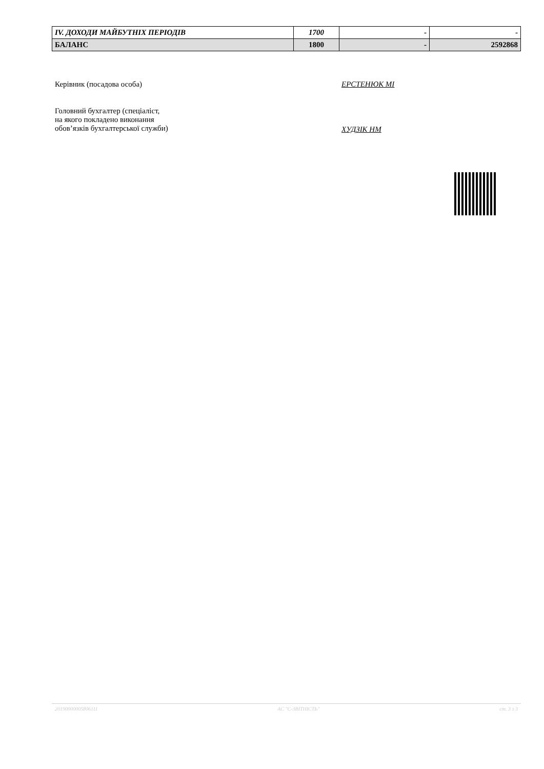| IV. ДОХОДИ МАЙБУТНІХ ПЕРІОДІВ | 1700 | - | - |
| БАЛАНС | 1800 | - | 2592868 |
Керівник (посадова особа) ЕРСТЕНЮК МІ
Головний бухгалтер (спеціаліст,
на якого покладено виконання
обов’язків бухгалтерської служби)
ХУДЗІК НМ
20190000005806111 АС "Є-ЗВІТНІСТЬ" ст. 3 з 3